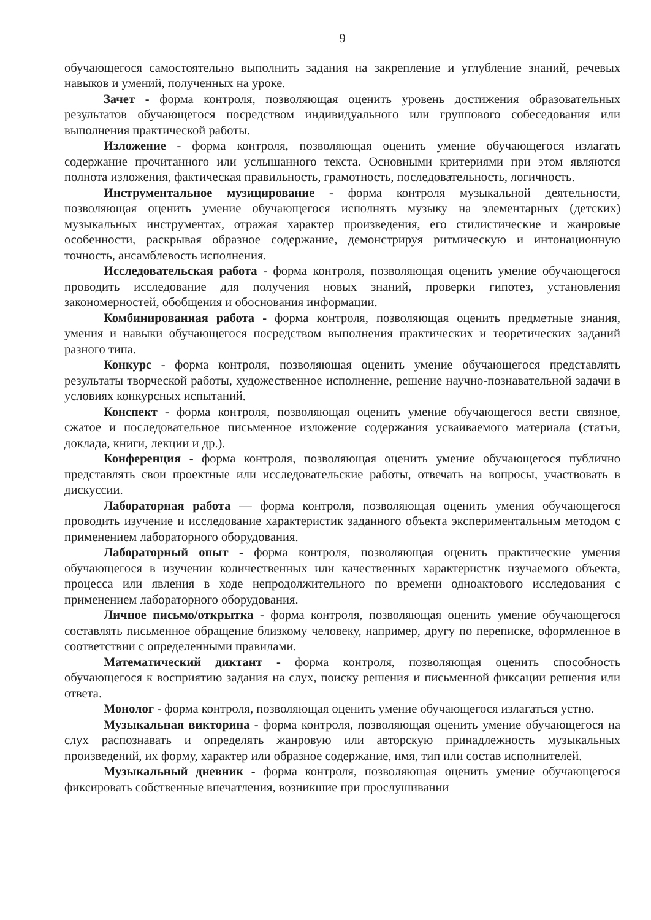9
обучающегося самостоятельно выполнить задания на закрепление и углубление знаний, речевых навыков и умений, полученных на уроке.
Зачет - форма контроля, позволяющая оценить уровень достижения образовательных результатов обучающегося посредством индивидуального или группового собеседования или выполнения практической работы.
Изложение - форма контроля, позволяющая оценить умение обучающегося излагать содержание прочитанного или услышанного текста. Основными критериями при этом являются полнота изложения, фактическая правильность, грамотность, последовательность, логичность.
Инструментальное музицирование - форма контроля музыкальной деятельности, позволяющая оценить умение обучающегося исполнять музыку на элементарных (детских) музыкальных инструментах, отражая характер произведения, его стилистические и жанровые особенности, раскрывая образное содержание, демонстрируя ритмическую и интонационную точность, ансамблевость исполнения.
Исследовательская работа - форма контроля, позволяющая оценить умение обучающегося проводить исследование для получения новых знаний, проверки гипотез, установления закономерностей, обобщения и обоснования информации.
Комбинированная работа - форма контроля, позволяющая оценить предметные знания, умения и навыки обучающегося посредством выполнения практических и теоретических заданий разного типа.
Конкурс - форма контроля, позволяющая оценить умение обучающегося представлять результаты творческой работы, художественное исполнение, решение научно-познавательной задачи в условиях конкурсных испытаний.
Конспект - форма контроля, позволяющая оценить умение обучающегося вести связное, сжатое и последовательное письменное изложение содержания усваиваемого материала (статьи, доклада, книги, лекции и др.).
Конференция - форма контроля, позволяющая оценить умение обучающегося публично представлять свои проектные или исследовательские работы, отвечать на вопросы, участвовать в дискуссии.
Лабораторная работа — форма контроля, позволяющая оценить умения обучающегося проводить изучение и исследование характеристик заданного объекта экспериментальным методом с применением лабораторного оборудования.
Лабораторный опыт - форма контроля, позволяющая оценить практические умения обучающегося в изучении количественных или качественных характеристик изучаемого объекта, процесса или явления в ходе непродолжительного по времени одноактового исследования с применением лабораторного оборудования.
Личное письмо/открытка - форма контроля, позволяющая оценить умение обучающегося составлять письменное обращение близкому человеку, например, другу по переписке, оформленное в соответствии с определенными правилами.
Математический диктант - форма контроля, позволяющая оценить способность обучающегося к восприятию задания на слух, поиску решения и письменной фиксации решения или ответа.
Монолог - форма контроля, позволяющая оценить умение обучающегося излагаться устно.
Музыкальная викторина - форма контроля, позволяющая оценить умение обучающегося на слух распознавать и определять жанровую или авторскую принадлежность музыкальных произведений, их форму, характер или образное содержание, имя, тип или состав исполнителей.
Музыкальный дневник - форма контроля, позволяющая оценить умение обучающегося фиксировать собственные впечатления, возникшие при прослушивании